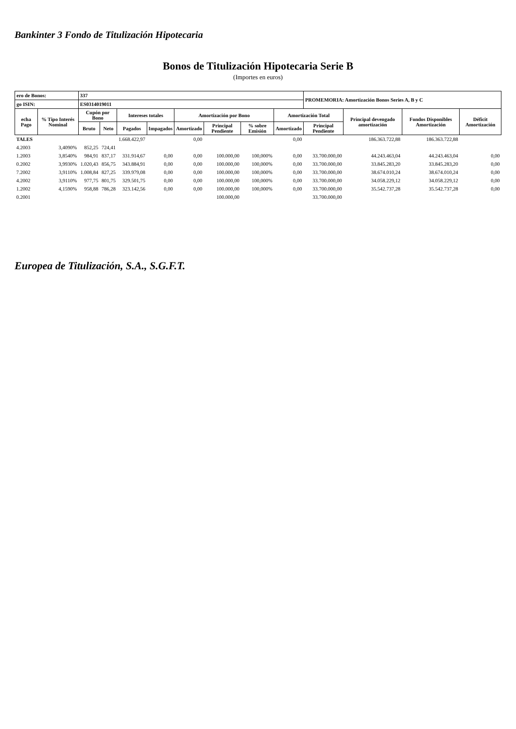Bankinter 3 Fondo de Titulización Hipotecaria
Bonos de Titulización Hipotecaria Serie B
(Importes en euros)
| ero de Bonos: | | 337 | | | | | | | | PROMEMORIA: Amortización Bonos Series A, B y C | | | |
| go ISIN: | | ES0314019011 | | | | | | | | | | | |
| echa Pago | % Tipo Interés Nominal | Cupón por Bono | | Intereses totales | | Amortización por Bono | | | Amortización Total | | Principal devengado amortización | Fondos Disponibles Amortización | Déficit Amortización |
| | | Bruto | Neto | Pagados | Impagados | Amortizado | Principal Pendiente | % sobre Emisión | Amortizado | Principal Pendiente | | | |
| TALES | | | | 1.668.422,97 | | 0,00 | | | 0,00 | | 186.363.722,88 | 186.363.722,88 | |
| 4.2003 | 3,4090% | 852,25 | 724,41 | | | | | | | | | | |
| 1.2003 | 3,8540% | 984,91 | 837,17 | 331.914,67 | 0,00 | 0,00 | 100.000,00 | 100,000% | 0,00 | 33.700.000,00 | 44.243.463,04 | 44.243.463,04 | 0,00 |
| 0.2002 | 3,9930% | 1.020,43 | 856,75 | 343.884,91 | 0,00 | 0,00 | 100.000,00 | 100,000% | 0,00 | 33.700.000,00 | 33.845.283,20 | 33.845.283,20 | 0,00 |
| 7.2002 | 3,9110% | 1.008,84 | 827,25 | 339.979,08 | 0,00 | 0,00 | 100.000,00 | 100,000% | 0,00 | 33.700.000,00 | 38.674.010,24 | 38.674.010,24 | 0,00 |
| 4.2002 | 3,9110% | 977,75 | 801,75 | 329.501,75 | 0,00 | 0,00 | 100.000,00 | 100,000% | 0,00 | 33.700.000,00 | 34.058.229,12 | 34.058.229,12 | 0,00 |
| 1.2002 | 4,1590% | 958,88 | 786,28 | 323.142,56 | 0,00 | 0,00 | 100.000,00 | 100,000% | 0,00 | 33.700.000,00 | 35.542.737,28 | 35.542.737,28 | 0,00 |
| 0.2001 | | | | | | | 100.000,00 | | | 33.700.000,00 | | | |
Europea de Titulización, S.A., S.G.F.T.